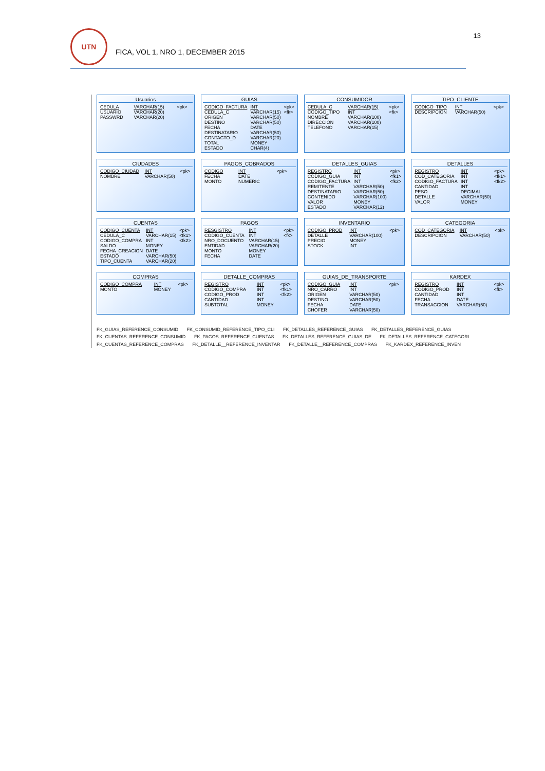13
UTN
FICA, VOL 1, NRO 1, DECEMBER 2015
Usuarios
| CEDULA | VARCHAR(15) | <pk> |
| USUARIO | VARCHAR(20) | |
| PASSWRD | VARCHAR(20) | |
GUIAS
| CODIGO_FACTURA | INT | <pk> |
| CEDULA_C | VARCHAR(15) | <fk> |
| ORIGEN | VARCHAR(50) | |
| DESTINO | VARCHAR(50) | |
| FECHA | DATE | |
| DESTINATARIO | VARCHAR(50) | |
| CONTACTO_D | VARCHAR(20) | |
| TOTAL | MONEY | |
| ESTADO | CHAR(4) | |
CONSUMIDOR
| CEDULA_C | VARCHAR(15) | <pk> |
| CODIGO_TIPO | INT | <fk> |
| NOMBRE | VARCHAR(100) | |
| DIRECCION | VARCHAR(100) | |
| TELEFONO | VARCHAR(15) | |
TIPO_CLIENTE
| CODIGO_TIPO | INT | <pk> |
| DESCRIPCION | VARCHAR(50) | |
CIUDADES
| CODIGO_CIUDAD | INT | <pk> |
| NOMBRE | VARCHAR(50) | |
PAGOS_COBRADOS
| CODIGO | INT | <pk> |
| FECHA | DATE | |
| MONTO | NUMERIC | |
DETALLES_GUIAS
| REGISTRO | INT | <pk> |
| CODIGO_GUIA | INT | <fk1> |
| CODIGO_FACTURA | INT | <fk2> |
| REMITENTE | VARCHAR(50) | |
| DESTINATARIO | VARCHAR(50) | |
| CONTENIDO | VARCHAR(100) | |
| VALOR | MONEY | |
| ESTADO | VARCHAR(12) | |
DETALLES
| REGISTRO | INT | <pk> |
| COD_CATEGORIA | INT | <fk1> |
| CODIGO_FACTURA | INT | <fk2> |
| CANTIDAD | INT | |
| PESO | DECIMAL | |
| DETALLE | VARCHAR(50) | |
| VALOR | MONEY | |
CUENTAS
| CODIGO_CUENTA | INT | <pk> |
| CEDULA_C | VARCHAR(15) | <fk1> |
| CODIGO_COMPRA | INT | <fk2> |
| SALDO | MONEY | |
| FECHA_CREACION | DATE | |
| ESTADO | VARCHAR(50) | |
| TIPO_CUENTA | VARCHAR(20) | |
PAGOS
| RESGISTRO | INT | <pk> |
| CODIGO_CUENTA | INT | <fk> |
| NRO_DOCUENTO | VARCHAR(15) | |
| ENTIDAD | VARCHAR(20) | |
| MONTO | MONEY | |
| FECHA | DATE | |
INVENTARIO
| CODIGO_PROD | INT | <pk> |
| DETALLE | VARCHAR(100) | |
| PRECIO | MONEY | |
| STOCK | INT | |
CATEGORIA
| COD_CATEGORIA | INT | <pk> |
| DESCRIPCION | VARCHAR(50) | |
COMPRAS
| CODIGO_COMPRA | INT | <pk> |
| MONTO | MONEY | |
DETALLE_COMPRAS
| REGISTRO | INT | <pk> |
| CODIGO_COMPRA | INT | <fk1> |
| CODIGO_PROD | INT | <fk2> |
| CANTIDAD | INT | |
| SUBTOTAL | MONEY | |
GUIAS_DE_TRANSPORTE
| CODIGO_GUIA | INT | <pk> |
| NRO_CARRO | INT | |
| ORIGEN | VARCHAR(50) | |
| DESTINO | VARCHAR(50) | |
| FECHA | DATE | |
| CHOFER | VARCHAR(50) | |
KARDEX
| REGISTRO | INT | <pk> |
| CODIGO_PROD | INT | <fk> |
| CANTIDAD | INT | |
| FECHA | DATE | |
| TRANSACCION | VARCHAR(50) | |
FK_GUIAS_REFERENCE_CONSUMID FK_CONSUMID_REFERENCE_TIPO_CLI FK_DETALLES_REFERENCE_GUIAS FK_DETALLES_REFERENCE_GUIAS FK_CUENTAS_REFERENCE_CONSUMID FK_PAGOS_REFERENCE_CUENTAS FK_DETALLES_REFERENCE_GUIAS_DE FK_DETALLES_REFERENCE_CATEGORI FK_CUENTAS_REFERENCE_COMPRAS FK_DETALLE__REFERENCE_INVENTAR FK_DETALLE__REFERENCE_COMPRAS FK_KARDEX_REFERENCE_INVEN